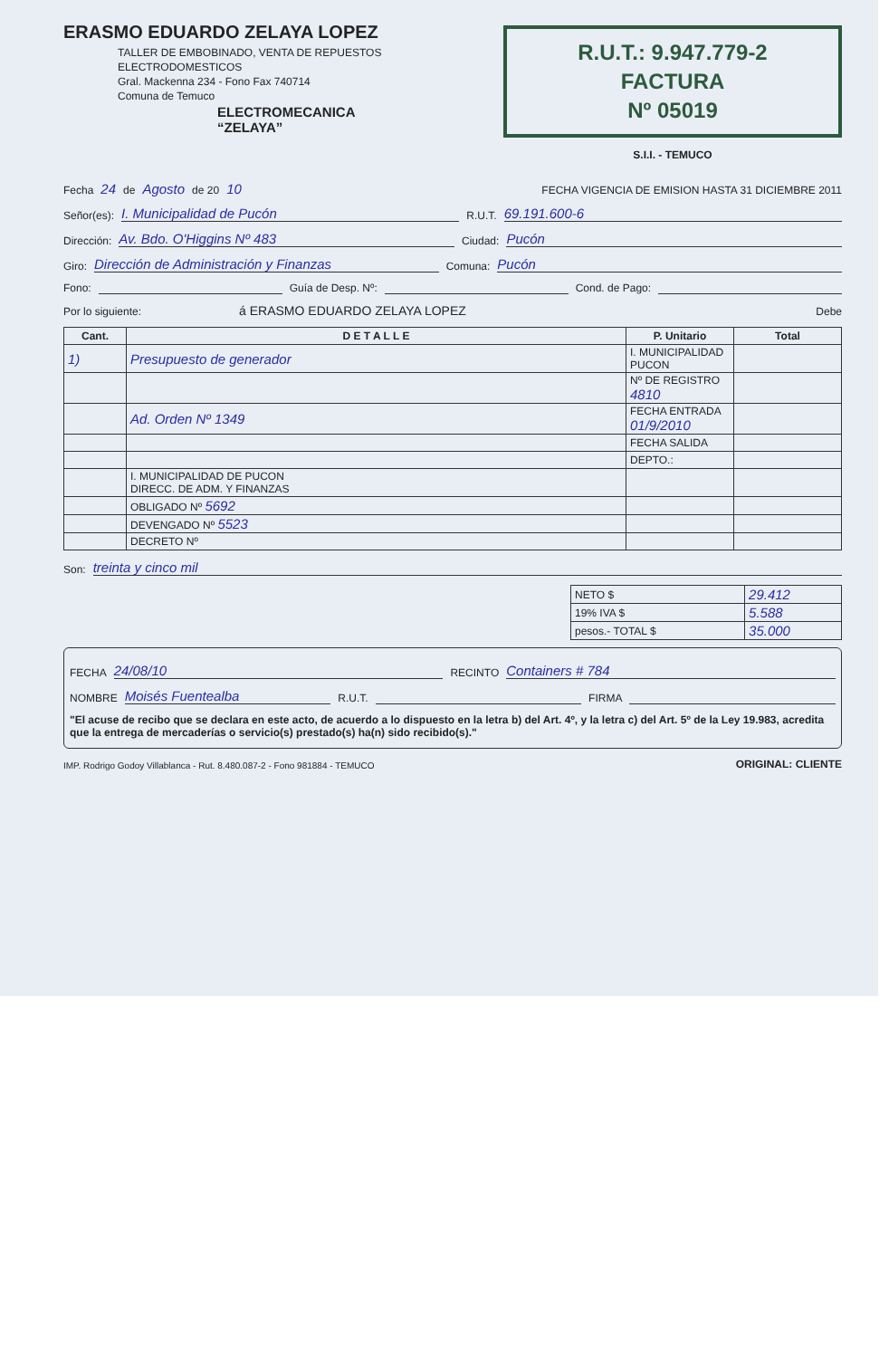ERASMO EDUARDO ZELAYA LOPEZ
TALLER DE EMBOBINADO, VENTA DE REPUESTOS
ELECTRODOMESTICOS
Gral. Mackenna 234 - Fono Fax 740714
Comuna de Temuco
ELECTROMECANICA
“ZELAYA”
R.U.T.: 9.947.779-2
FACTURA
Nº 05019
S.I.I. - TEMUCO
Fecha 24 de Agosto de 20 10 FECHA VIGENCIA DE EMISION HASTA 31 DICIEMBRE 2011
Señor(es): I. Municipalidad de Pucón R.U.T. 69.191.600-6
Dirección: Av. Bdo. O'Higgins Nº 483 Ciudad: Pucón
Giro: Dirección de Administración y Finanzas Comuna: Pucón
Fono: Guía de Desp. Nº: Cond. de Pago:
Por lo siguiente: á ERASMO EDUARDO ZELAYA LOPEZ Debe
| Cant. | D E T A L L E | P. Unitario | Total |
| --- | --- | --- | --- |
| 1) | Presupuesto de generador | I. MUNICIPALIDAD PUCON | |
| | | Nº DE REGISTRO 4810 | |
| | Ad. Orden Nº 1349 | FECHA ENTRADA 01/9/2010 | |
| | | FECHA SALIDA | |
| | | DEPTO.: | |
| | I. MUNICIPALIDAD DE PUCON DIRECC. DE ADM. Y FINANZAS | | |
| | OBLIGADO Nº 5692 | | |
| | DEVENGADO Nº 5523 | | |
| | DECRETO Nº | | |
Son: treinta y cinco mil
| NETO $ | 29.412 |
| 19% IVA $ | 5.588 |
| pesos.- TOTAL $ | 35.000 |
FECHA 24/08/10 RECINTO Containers # 784
NOMBRE Moisés Fuentealba R.U.T. FIRMA
"El acuse de recibo que se declara en este acto, de acuerdo a lo dispuesto en la letra b) del Art. 4º, y la letra c) del Art. 5º de la Ley 19.983, acredita que la entrega de mercaderías o servicio(s) prestado(s) ha(n) sido recibido(s)."
IMP. Rodrigo Godoy Villablanca - Rut. 8.480.087-2 - Fono 981884 - TEMUCO ORIGINAL: CLIENTE